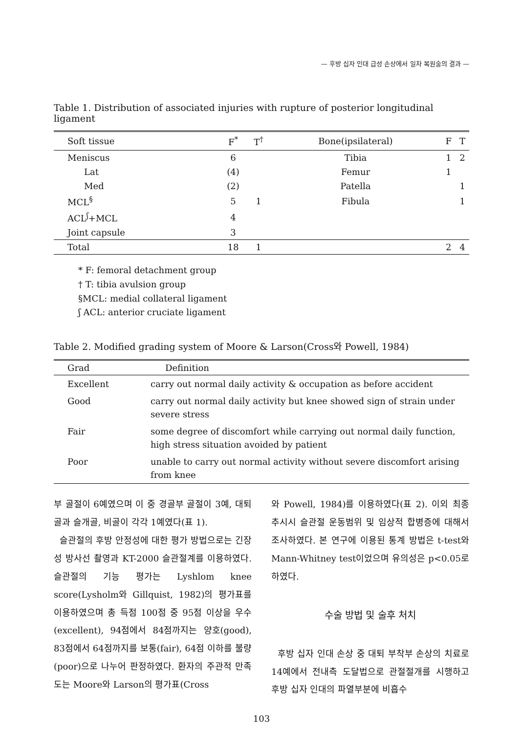— 후방 십자 인대 급성 손상에서 일차 복원술의 결과 —
Table 1. Distribution of associated injuries with rupture of posterior longitudinal ligament
| Soft tissue | F<sup>*</sup> | T<sup>†</sup> | Bone(ipsilateral) | F | T |
| --- | --- | --- | --- | --- | --- |
| Meniscus | 6 | | Tibia | 1 | 2 |
| Lat | (4) | | Femur | 1 | |
| Med | (2) | | Patella | | 1 |
| MCL<sup>§</sup> | 5 | 1 | Fibula | | 1 |
| ACL<sup>ʃ</sup>+MCL | 4 | | | | |
| Joint capsule | 3 | | | | |
| Total | 18 | 1 | | 2 | 4 |
* F: femoral detachment group
† T: tibia avulsion group
§MCL: medial collateral ligament
ʃ ACL: anterior cruciate ligament
Table 2. Modified grading system of Moore & Larson(Cross와 Powell, 1984)
| Grad | Definition |
| --- | --- |
| Excellent | carry out normal daily activity & occupation as before accident |
| Good | carry out normal daily activity but knee showed sign of strain under severe stress |
| Fair | some degree of discomfort while carrying out normal daily function, high stress situation avoided by patient |
| Poor | unable to carry out normal activity without severe discomfort arising from knee |
부 골절이 6예였으며 이 중 경골부 골절이 3예, 대퇴골과 슬개골, 비골이 각각 1예였다(표 1).
슬관절의 후방 안정성에 대한 평가 방법으로는 긴장성 방사선 촬영과 KT-2000 슬관절계를 이용하였다. 슬관절의 기능 평가는 Lyshlom knee score(Lysholm와 Gillquist, 1982)의 평가표를 이용하였으며 총 득점 100점 중 95점 이상을 우수(excellent), 94점에서 84점까지는 양호(good), 83점에서 64점까지를 보통(fair), 64점 이하를 불량(poor)으로 나누어 판정하였다. 환자의 주관적 만족도는 Moore와 Larson의 평가표(Cross
와 Powell, 1984)를 이용하였다(표 2). 이외 최종 추시시 슬관절 운동범위 및 임상적 합병증에 대해서 조사하였다. 본 연구에 이용된 통계 방법은 t-test와 Mann-Whitney test이었으며 유의성은 p<0.05로 하였다.
수술 방법 및 술후 처치
후방 십자 인대 손상 중 대퇴 부착부 손상의 치료로 14예에서 전내측 도달법으로 관절절개를 시행하고 후방 십자 인대의 파열부분에 비흡수
103